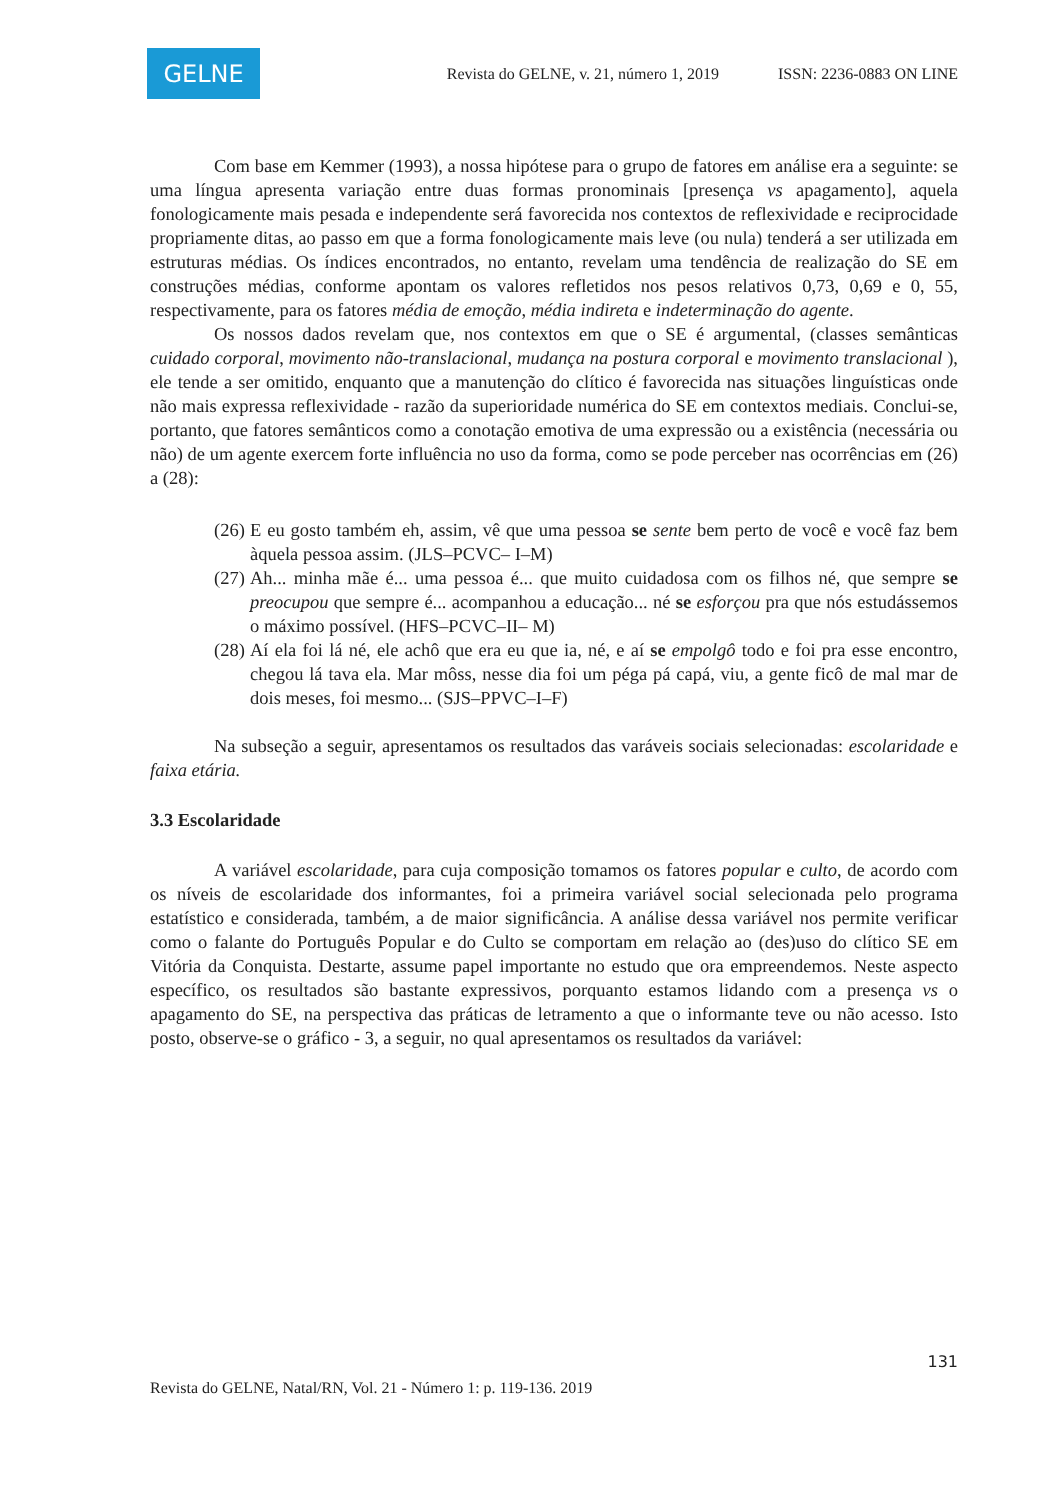GELNE
Revista do GELNE, v. 21, número 1, 2019 ISSN: 2236-0883 ON LINE
Com base em Kemmer (1993), a nossa hipótese para o grupo de fatores em análise era a seguinte: se uma língua apresenta variação entre duas formas pronominais [presença vs apagamento], aquela fonologicamente mais pesada e independente será favorecida nos contextos de reflexividade e reciprocidade propriamente ditas, ao passo em que a forma fonologicamente mais leve (ou nula) tenderá a ser utilizada em estruturas médias. Os índices encontrados, no entanto, revelam uma tendência de realização do SE em construções médias, conforme apontam os valores refletidos nos pesos relativos 0,73, 0,69 e 0, 55, respectivamente, para os fatores média de emoção, média indireta e indeterminação do agente.
Os nossos dados revelam que, nos contextos em que o SE é argumental, (classes semânticas cuidado corporal, movimento não-translacional, mudança na postura corporal e movimento translacional ), ele tende a ser omitido, enquanto que a manutenção do clítico é favorecida nas situações linguísticas onde não mais expressa reflexividade - razão da superioridade numérica do SE em contextos mediais. Conclui-se, portanto, que fatores semânticos como a conotação emotiva de uma expressão ou a existência (necessária ou não) de um agente exercem forte influência no uso da forma, como se pode perceber nas ocorrências em (26) a (28):
(26) E eu gosto também eh, assim, vê que uma pessoa se sente bem perto de você e você faz bem àquela pessoa assim. (JLS–PCVC– I–M)
(27) Ah... minha mãe é... uma pessoa é... que muito cuidadosa com os filhos né, que sempre se preocupou que sempre é... acompanhou a educação... né se esforçou pra que nós estudássemos o máximo possível. (HFS–PCVC–II– M)
(28) Aí ela foi lá né, ele achô que era eu que ia, né, e aí se empolgô todo e foi pra esse encontro, chegou lá tava ela. Mar môss, nesse dia foi um péga pá capá, viu, a gente ficô de mal mar de dois meses, foi mesmo... (SJS–PPVC–I–F)
Na subseção a seguir, apresentamos os resultados das varáveis sociais selecionadas: escolaridade e faixa etária.
3.3 Escolaridade
A variável escolaridade, para cuja composição tomamos os fatores popular e culto, de acordo com os níveis de escolaridade dos informantes, foi a primeira variável social selecionada pelo programa estatístico e considerada, também, a de maior significância. A análise dessa variável nos permite verificar como o falante do Português Popular e do Culto se comportam em relação ao (des)uso do clítico SE em Vitória da Conquista. Destarte, assume papel importante no estudo que ora empreendemos. Neste aspecto específico, os resultados são bastante expressivos, porquanto estamos lidando com a presença vs o apagamento do SE, na perspectiva das práticas de letramento a que o informante teve ou não acesso. Isto posto, observe-se o gráfico - 3, a seguir, no qual apresentamos os resultados da variável:
131
Revista do GELNE, Natal/RN, Vol. 21 - Número 1: p. 119-136. 2019